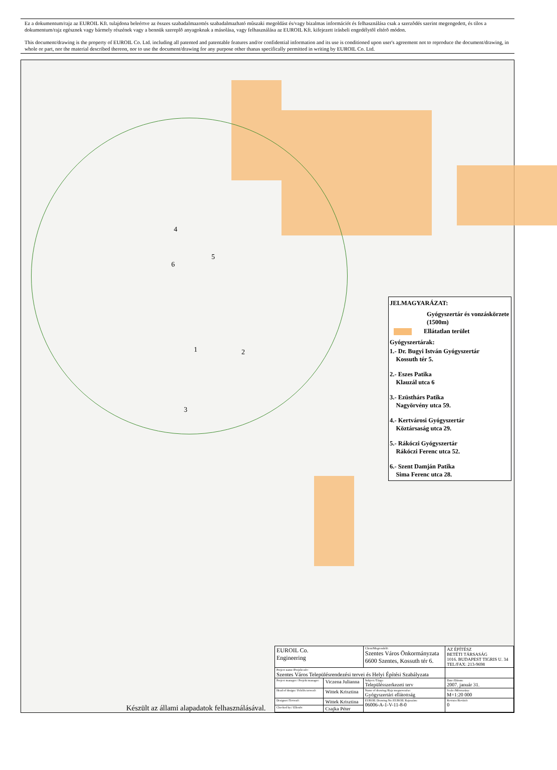Ez a dokumentum/rajz az EUROIL Kft. tulajdona beleértve az összes szabadalmazottés szabadalmazható mûszaki megoldást és/vagy bizalmas információt és felhasználása csak a szerzõdés szerint megengedett, és tilos a dokumentum/rajz egésznek vagy bármely részének vagy a bennük szereplõ anyagoknak a másolása, vagy felhasználása az EUROIL Kft. kifejezett irásbeli engedélytõl eltérõ módon.
This document/drawing is the property of EUROIL Co. Ltd. including all patented and patentable features and/or confidential information and its use is conditioned upon user's agreement not to reproduce the document/drawing, in whole or part, nor the material described thereon, nor to use the document/drawing for any purpose other thanas specifically permitted in writing by EUROIL Co. Ltd.
4
5
6
1 2
3
JELMAGYARÁZAT:
Gyógyszertár és vonzáskörzete (1500m)
Ellátatlan terület
Gyógyszertárak:
1.- Dr. Bugyi István Gyógyszertár
Kossuth tér 5.
2.- Eszes Patika
Klauzál utca 6
3.- Ezüsthárs Patika
Nagyörvény utca 59.
4.- Kertvárosi Gyógyszertár
Köztársaság utca 29.
5.- Rákóczi Gyógyszertár
Rákóczi Ferenc utca 52.
6.- Szent Damján Patika
Sima Ferenc utca 28.
Készült az állami alapadatok felhasználásával.
| EUROIL Co. Engineering | | Client/Megrendelõ: Szentes Város Önkormányzata 6600 Szentes, Kossuth tér 6. | AZ ÉPÍTÉSZ BETÉTI TÁRSASÁG 1016. BUDAPEST TIGRIS U. 34 TEL/FAX: 213-9698 |
| Project name:/Projekt név: Szentes Város Településrendezési tervei és Helyi Építési Szabályzata | | | |
| Project manager:/ Projekt manager: | Viczena Julianna | Subject:/Tárgy: Településszerkezeti terv | Date:/Dátum: 2007. január 31. |
| Head of design:/ Felelõs tervezõ: | Wittek Krisztina | Name of drawing:/Rajz megnevezése: Gyógyszertári ellátottság | Scale:/Méretarány: M=1:20 000 |
| Designer:/Tervezõ: | Wittek Krisztina | EUROIL Drawing No./EUROIL Rajzszám: 06006-A-1-V-11-8-0 | Revisio:/Revízió: 0 |
| Checked by:/ Ellenõr: | Csajka Péter | | |